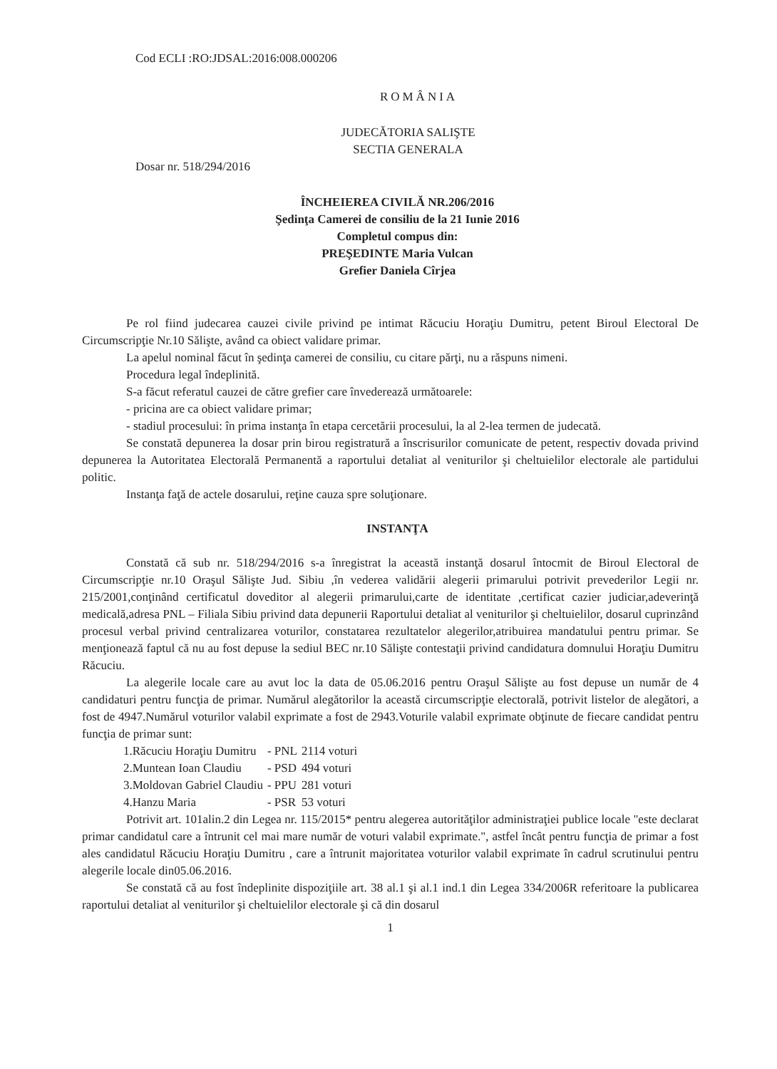Cod ECLI :RO:JDSAL:2016:008.000206
ROMÂNIA
JUDECĂTORIA SALIŞTE
SECTIA GENERALA
Dosar nr. 518/294/2016
ÎNCHEIEREA CIVILĂ NR.206/2016
Şedinţa Camerei de consiliu de la 21 Iunie 2016
Completul compus din:
PREŞEDINTE Maria Vulcan
Grefier Daniela Cîrjea
Pe rol fiind judecarea cauzei civile privind pe intimat Răcuciu Horaţiu Dumitru, petent Biroul Electoral De Circumscripţie Nr.10 Sălişte, având ca obiect validare primar.
La apelul nominal făcut în şedinţa camerei de consiliu, cu citare părţi, nu a răspuns nimeni.
Procedura legal îndeplinită.
S-a făcut referatul cauzei de către grefier care învederează următoarele:
- pricina are ca obiect validare primar;
- stadiul procesului: în prima instanţa în etapa cercetării procesului, la al 2-lea termen de judecată.
Se constată depunerea la dosar prin birou registratură a înscrisurilor comunicate de petent, respectiv dovada privind depunerea la Autoritatea Electorală Permanentă a raportului detaliat al veniturilor şi cheltuielilor electorale ale partidului politic.
Instanţa faţă de actele dosarului, reţine cauza spre soluţionare.
INSTANŢA
Constată că sub nr. 518/294/2016 s-a înregistrat la această instanţă dosarul întocmit de Biroul Electoral de Circumscripţie nr.10 Oraşul Sălişte Jud. Sibiu ,în vederea validării alegerii primarului potrivit prevederilor Legii nr. 215/2001,conţinând certificatul doveditor al alegerii primarului,carte de identitate ,certificat cazier judiciar,adeverinţă medicală,adresa PNL – Filiala Sibiu privind data depunerii Raportului detaliat al veniturilor şi cheltuielilor, dosarul cuprinzând procesul verbal privind centralizarea voturilor, constatarea rezultatelor alegerilor,atribuirea mandatului pentru primar. Se menţionează faptul că nu au fost depuse la sediul BEC nr.10 Sălişte contestaţii privind candidatura domnului Horaţiu Dumitru Răcuciu.
La alegerile locale care au avut loc la data de 05.06.2016 pentru Oraşul Sălişte au fost depuse un număr de 4 candidaturi pentru funcţia de primar. Numărul alegătorilor la această circumscripţie electorală, potrivit listelor de alegători, a fost de 4947.Numărul voturilor valabil exprimate a fost de 2943.Voturile valabil exprimate obţinute de fiecare candidat pentru funcţia de primar sunt:
| 1.Răcuciu Horaţiu Dumitru | - PNL | 2114 voturi |
| 2.Muntean Ioan Claudiu | - PSD | 494 voturi |
| 3.Moldovan Gabriel Claudiu | - PPU | 281 voturi |
| 4.Hanzu Maria | - PSR | 53 voturi |
Potrivit art. 101alin.2 din Legea nr. 115/2015* pentru alegerea autorităţilor administraţiei publice locale "este declarat primar candidatul care a întrunit cel mai mare număr de voturi valabil exprimate.", astfel încât pentru funcţia de primar a fost ales candidatul Răcuciu Horaţiu Dumitru , care a întrunit majoritatea voturilor valabil exprimate în cadrul scrutinului pentru alegerile locale din05.06.2016.
Se constată că au fost îndeplinite dispoziţiile art. 38 al.1 şi al.1 ind.1 din Legea 334/2006R referitoare la publicarea raportului detaliat al veniturilor şi cheltuielilor electorale şi că din dosarul
1